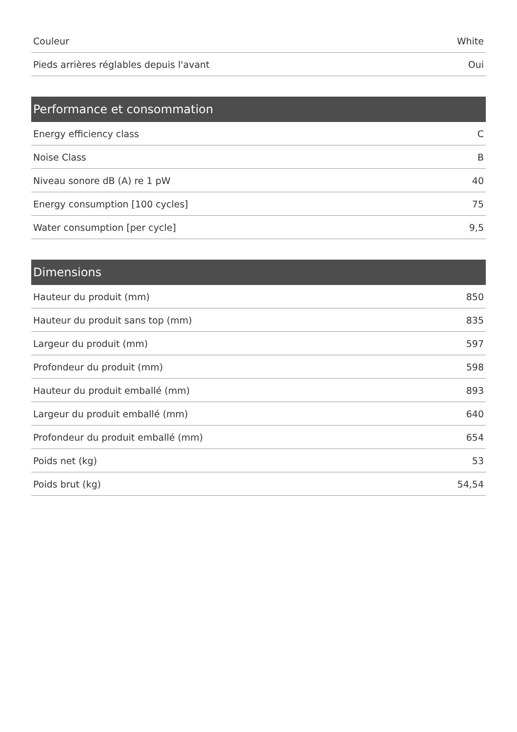| Couleur | White |
| Pieds arrières réglables depuis l'avant | Oui |
| Performance et consommation | |
| --- | --- |
| Energy efficiency class | C |
| Noise Class | B |
| Niveau sonore dB (A) re 1 pW | 40 |
| Energy consumption [100 cycles] | 75 |
| Water consumption [per cycle] | 9,5 |
| Dimensions | |
| --- | --- |
| Hauteur du produit (mm) | 850 |
| Hauteur du produit sans top (mm) | 835 |
| Largeur du produit (mm) | 597 |
| Profondeur du produit (mm) | 598 |
| Hauteur du produit emballé (mm) | 893 |
| Largeur du produit emballé (mm) | 640 |
| Profondeur du produit emballé (mm) | 654 |
| Poids net (kg) | 53 |
| Poids brut (kg) | 54,54 |